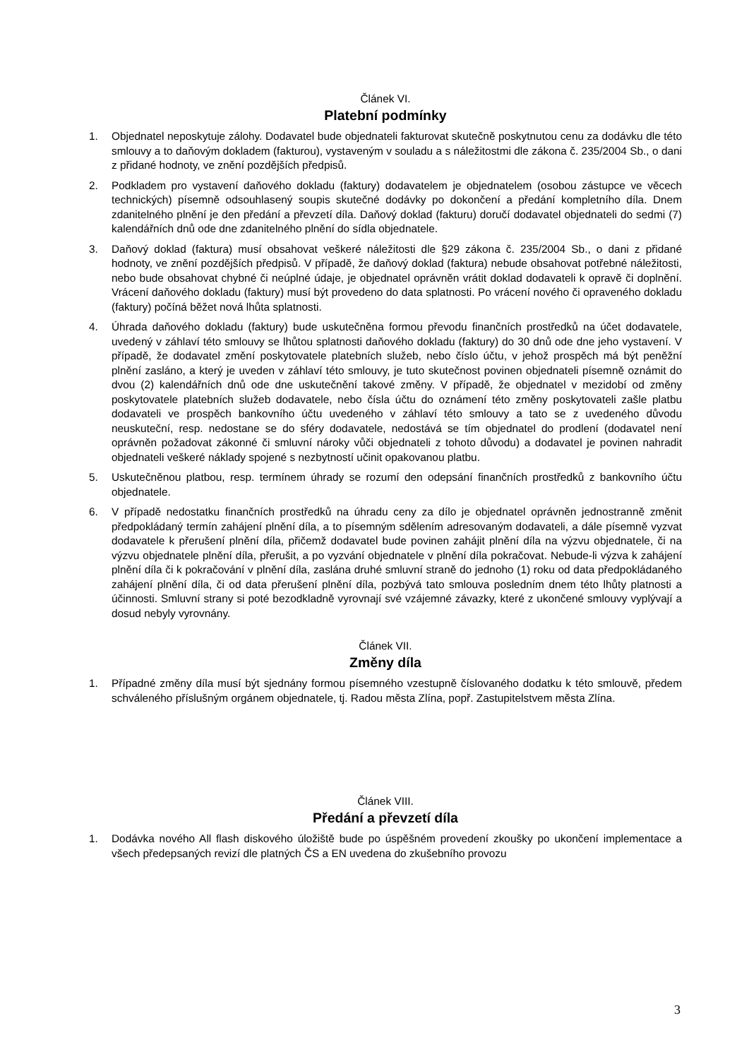Článek VI.
Platební podmínky
1. Objednatel neposkytuje zálohy. Dodavatel bude objednateli fakturovat skutečně poskytnutou cenu za dodávku dle této smlouvy a to daňovým dokladem (fakturou), vystaveným v souladu a s náležitostmi dle zákona č. 235/2004 Sb., o dani z přidané hodnoty, ve znění pozdějších předpisů.
2. Podkladem pro vystavení daňového dokladu (faktury) dodavatelem je objednatelem (osobou zástupce ve věcech technických) písemně odsouhlasený soupis skutečné dodávky po dokončení a předání kompletního díla. Dnem zdanitelného plnění je den předání a převzetí díla. Daňový doklad (fakturu) doručí dodavatel objednateli do sedmi (7) kalendářních dnů ode dne zdanitelného plnění do sídla objednatele.
3. Daňový doklad (faktura) musí obsahovat veškeré náležitosti dle §29 zákona č. 235/2004 Sb., o dani z přidané hodnoty, ve znění pozdějších předpisů. V případě, že daňový doklad (faktura) nebude obsahovat potřebné náležitosti, nebo bude obsahovat chybné či neúplné údaje, je objednatel oprávněn vrátit doklad dodavateli k opravě či doplnění. Vrácení daňového dokladu (faktury) musí být provedeno do data splatnosti. Po vrácení nového či opraveného dokladu (faktury) počíná běžet nová lhůta splatnosti.
4. Úhrada daňového dokladu (faktury) bude uskutečněna formou převodu finančních prostředků na účet dodavatele, uvedený v záhlaví této smlouvy se lhůtou splatnosti daňového dokladu (faktury) do 30 dnů ode dne jeho vystavení. V případě, že dodavatel změní poskytovatele platebních služeb, nebo číslo účtu, v jehož prospěch má být peněžní plnění zasláno, a který je uveden v záhlaví této smlouvy, je tuto skutečnost povinen objednateli písemně oznámit do dvou (2) kalendářních dnů ode dne uskutečnění takové změny. V případě, že objednatel v mezidobí od změny poskytovatele platebních služeb dodavatele, nebo čísla účtu do oznámení této změny poskytovateli zašle platbu dodavateli ve prospěch bankovního účtu uvedeného v záhlaví této smlouvy a tato se z uvedeného důvodu neuskuteční, resp. nedostane se do sféry dodavatele, nedostává se tím objednatel do prodlení (dodavatel není oprávněn požadovat zákonné či smluvní nároky vůči objednateli z tohoto důvodu) a dodavatel je povinen nahradit objednateli veškeré náklady spojené s nezbytností učinit opakovanou platbu.
5. Uskutečněnou platbou, resp. termínem úhrady se rozumí den odepsání finančních prostředků z bankovního účtu objednatele.
6. V případě nedostatku finančních prostředků na úhradu ceny za dílo je objednatel oprávněn jednostranně změnit předpokládaný termín zahájení plnění díla, a to písemným sdělením adresovaným dodavateli, a dále písemně vyzvat dodavatele k přerušení plnění díla, přičemž dodavatel bude povinen zahájit plnění díla na výzvu objednatele, či na výzvu objednatele plnění díla, přerušit, a po vyzvání objednatele v plnění díla pokračovat. Nebude-li výzva k zahájení plnění díla či k pokračování v plnění díla, zaslána druhé smluvní straně do jednoho (1) roku od data předpokládaného zahájení plnění díla, či od data přerušení plnění díla, pozbývá tato smlouva posledním dnem této lhůty platnosti a účinnosti. Smluvní strany si poté bezodkladně vyrovnají své vzájemné závazky, které z ukončené smlouvy vyplývají a dosud nebyly vyrovnány.
Článek VII.
Změny díla
1. Případné změny díla musí být sjednány formou písemného vzestupně číslovaného dodatku k této smlouvě, předem schváleného příslušným orgánem objednatele, tj. Radou města Zlína, popř. Zastupitelstvem města Zlína.
Článek VIII.
Předání a převzetí díla
1. Dodávka nového All flash diskového úložiště bude po úspěšném provedení zkoušky po ukončení implementace a všech předepsaných revizí dle platných ČS a EN uvedena do zkušebního provozu
3